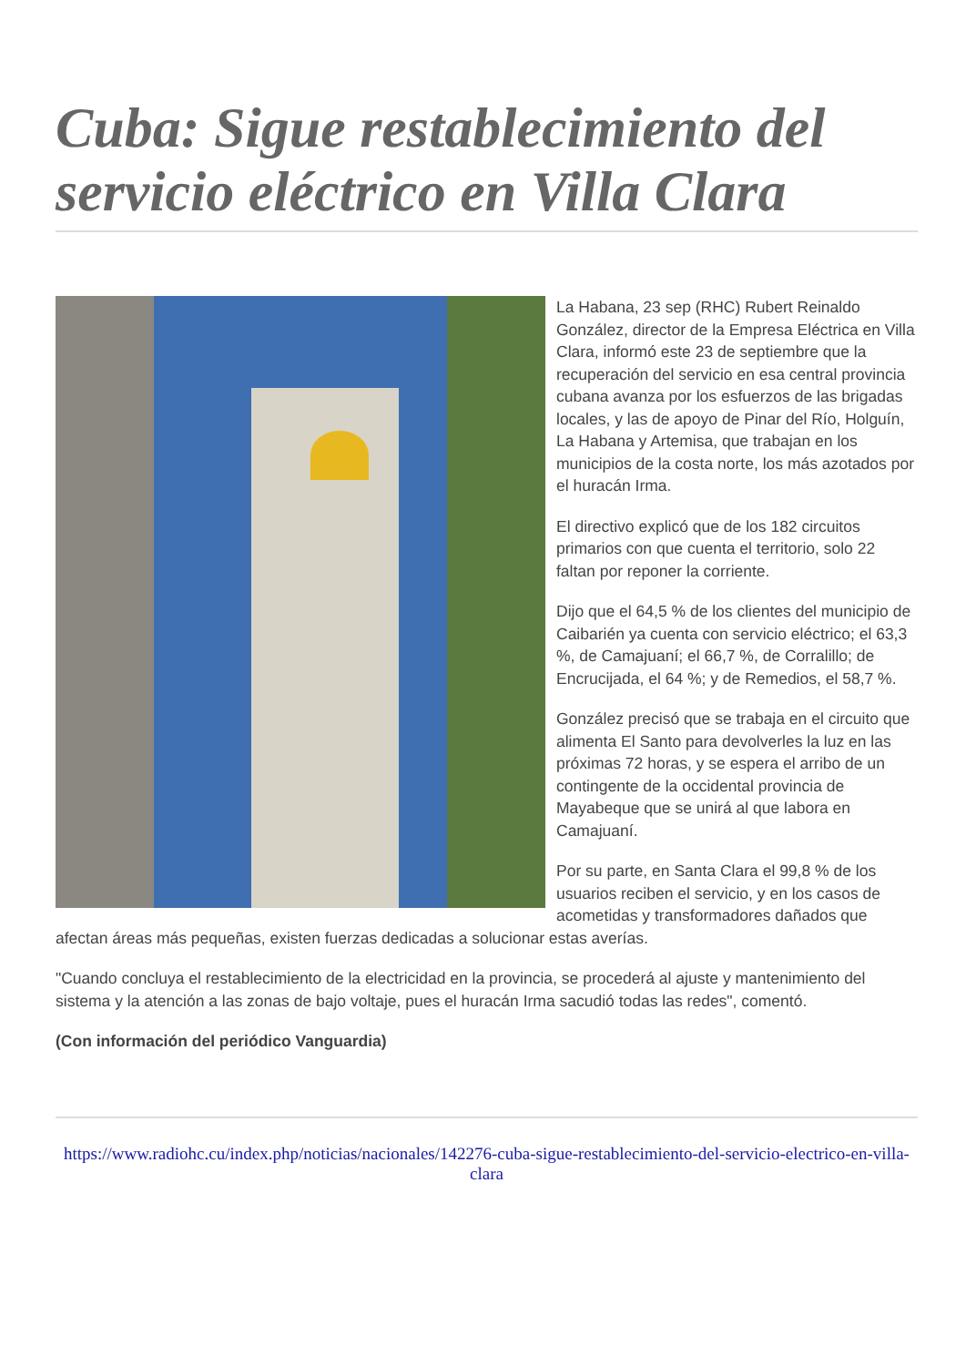Cuba: Sigue restablecimiento del servicio eléctrico en Villa Clara
La Habana, 23 sep (RHC) Rubert Reinaldo González, director de la Empresa Eléctrica en Villa Clara, informó este 23 de septiembre que la recuperación del servicio en esa central provincia cubana avanza por los esfuerzos de las brigadas locales, y las de apoyo de Pinar del Río, Holguín, La Habana y Artemisa, que trabajan en los municipios de la costa norte, los más azotados por el huracán Irma.
El directivo explicó que de los 182 circuitos primarios con que cuenta el territorio, solo 22 faltan por reponer la corriente.
Dijo que el 64,5 % de los clientes del municipio de Caibarién ya cuenta con servicio eléctrico; el 63,3 %, de Camajuaní; el 66,7 %, de Corralillo; de Encrucijada, el 64 %; y de Remedios, el 58,7 %.
González precisó que se trabaja en el circuito que alimenta El Santo para devolverles la luz en las próximas 72 horas, y se espera el arribo de un contingente de la occidental provincia de Mayabeque que se unirá al que labora en Camajuaní.
Por su parte, en Santa Clara el 99,8 % de los usuarios reciben el servicio, y en los casos de acometidas y transformadores dañados que afectan áreas más pequeñas, existen fuerzas dedicadas a solucionar estas averías.
"Cuando concluya el restablecimiento de la electricidad en la provincia, se procederá al ajuste y mantenimiento del sistema y la atención a las zonas de bajo voltaje, pues el huracán Irma sacudió todas las redes", comentó.
(Con información del periódico Vanguardia)
https://www.radiohc.cu/index.php/noticias/nacionales/142276-cuba-sigue-restablecimiento-del-servicio-electrico-en-villa-clara